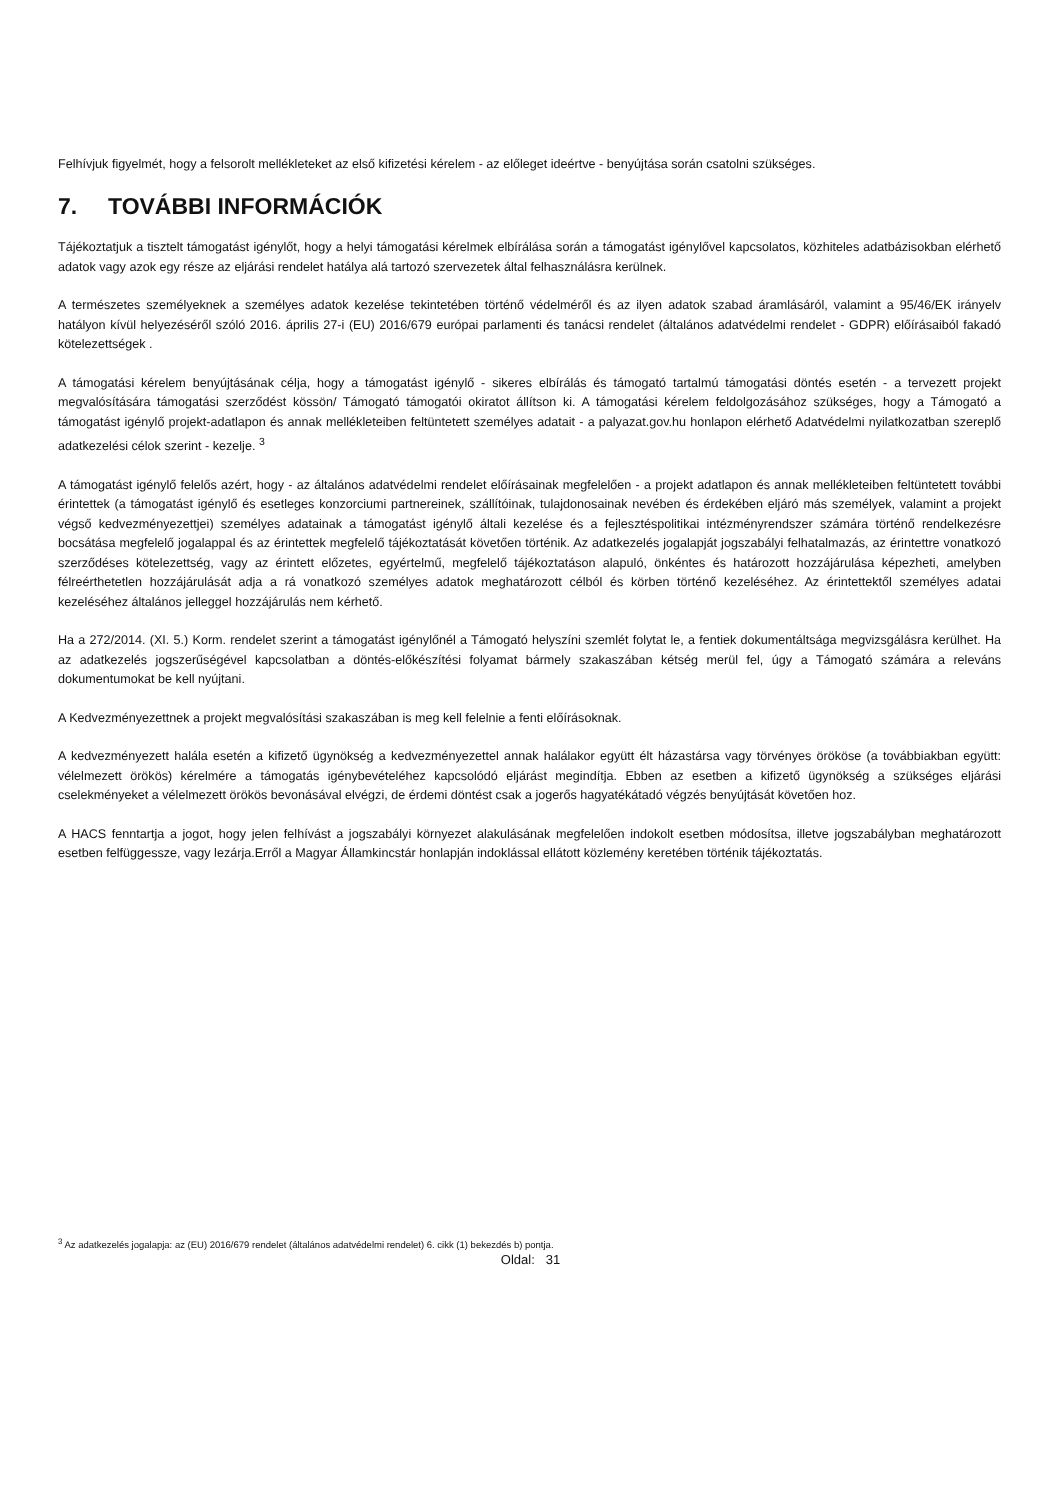Felhívjuk figyelmét, hogy a felsorolt mellékleteket az első kifizetési kérelem - az előleget ideértve - benyújtása során csatolni szükséges.
7. TOVÁBBI INFORMÁCIÓK
Tájékoztatjuk a tisztelt támogatást igénylőt, hogy a helyi támogatási kérelmek elbírálása során a támogatást igénylővel kapcsolatos, közhiteles adatbázisokban elérhető adatok vagy azok egy része az eljárási rendelet hatálya alá tartozó szervezetek által felhasználásra kerülnek.
A természetes személyeknek a személyes adatok kezelése tekintetében történő védelméről és az ilyen adatok szabad áramlásáról, valamint a 95/46/EK irányelv hatályon kívül helyezéséről szóló 2016. április 27-i (EU) 2016/679 európai parlamenti és tanácsi rendelet (általános adatvédelmi rendelet - GDPR) előírásaiból fakadó kötelezettségek .
A támogatási kérelem benyújtásának célja, hogy a támogatást igénylő - sikeres elbírálás és támogató tartalmú támogatási döntés esetén - a tervezett projekt megvalósítására támogatási szerződést kössön/ Támogató támogatói okiratot állítson ki. A támogatási kérelem feldolgozásához szükséges, hogy a Támogató a támogatást igénylő projekt-adatlapon és annak mellékleteiben feltüntetett személyes adatait - a palyazat.gov.hu honlapon elérhető Adatvédelmi nyilatkozatban szereplő adatkezelési célok szerint - kezelje. <sup>3</sup>
A támogatást igénylő felelős azért, hogy - az általános adatvédelmi rendelet előírásainak megfelelően - a projekt adatlapon és annak mellékleteiben feltüntetett további érintettek (a támogatást igénylő és esetleges konzorciumi partnereinek, szállítóinak, tulajdonosainak nevében és érdekében eljáró más személyek, valamint a projekt végső kedvezményezettjei) személyes adatainak a támogatást igénylő általi kezelése és a fejlesztéspolitikai intézményrendszer számára történő rendelkezésre bocsátása megfelelő jogalappal és az érintettek megfelelő tájékoztatását követően történik. Az adatkezelés jogalapját jogszabályi felhatalmazás, az érintettre vonatkozó szerződéses kötelezettség, vagy az érintett előzetes, egyértelmű, megfelelő tájékoztatáson alapuló, önkéntes és határozott hozzájárulása képezheti, amelyben félreérthetetlen hozzájárulását adja a rá vonatkozó személyes adatok meghatározott célból és körben történő kezeléséhez. Az érintettektől személyes adatai kezeléséhez általános jelleggel hozzájárulás nem kérhető.
Ha a 272/2014. (XI. 5.) Korm. rendelet szerint a támogatást igénylőnél a Támogató helyszíni szemlét folytat le, a fentiek dokumentáltsága megvizsgálásra kerülhet. Ha az adatkezelés jogszerűségével kapcsolatban a döntés-előkészítési folyamat bármely szakaszában kétség merül fel, úgy a Támogató számára a releváns dokumentumokat be kell nyújtani.
A Kedvezményezettnek a projekt megvalósítási szakaszában is meg kell felelnie a fenti előírásoknak.
A kedvezményezett halála esetén a kifizető ügynökség a kedvezményezettel annak halálakor együtt élt házastársa vagy törvényes örököse (a továbbiakban együtt: vélelmezett örökös) kérelmére a támogatás igénybevételéhez kapcsolódó eljárást megindítja. Ebben az esetben a kifizető ügynökség a szükséges eljárási cselekményeket a vélelmezett örökös bevonásával elvégzi, de érdemi döntést csak a jogerős hagyatékátadó végzés benyújtását követően hoz.
A HACS fenntartja a jogot, hogy jelen felhívást a jogszabályi környezet alakulásának megfelelően indokolt esetben módosítsa, illetve jogszabályban meghatározott esetben felfüggessze, vagy lezárja.Erről a Magyar Államkincstár honlapján indoklással ellátott közlemény keretében történik tájékoztatás.
<sup>3</sup> Az adatkezelés jogalapja: az (EU) 2016/679 rendelet (általános adatvédelmi rendelet) 6. cikk (1) bekezdés b) pontja.
Oldal: 31